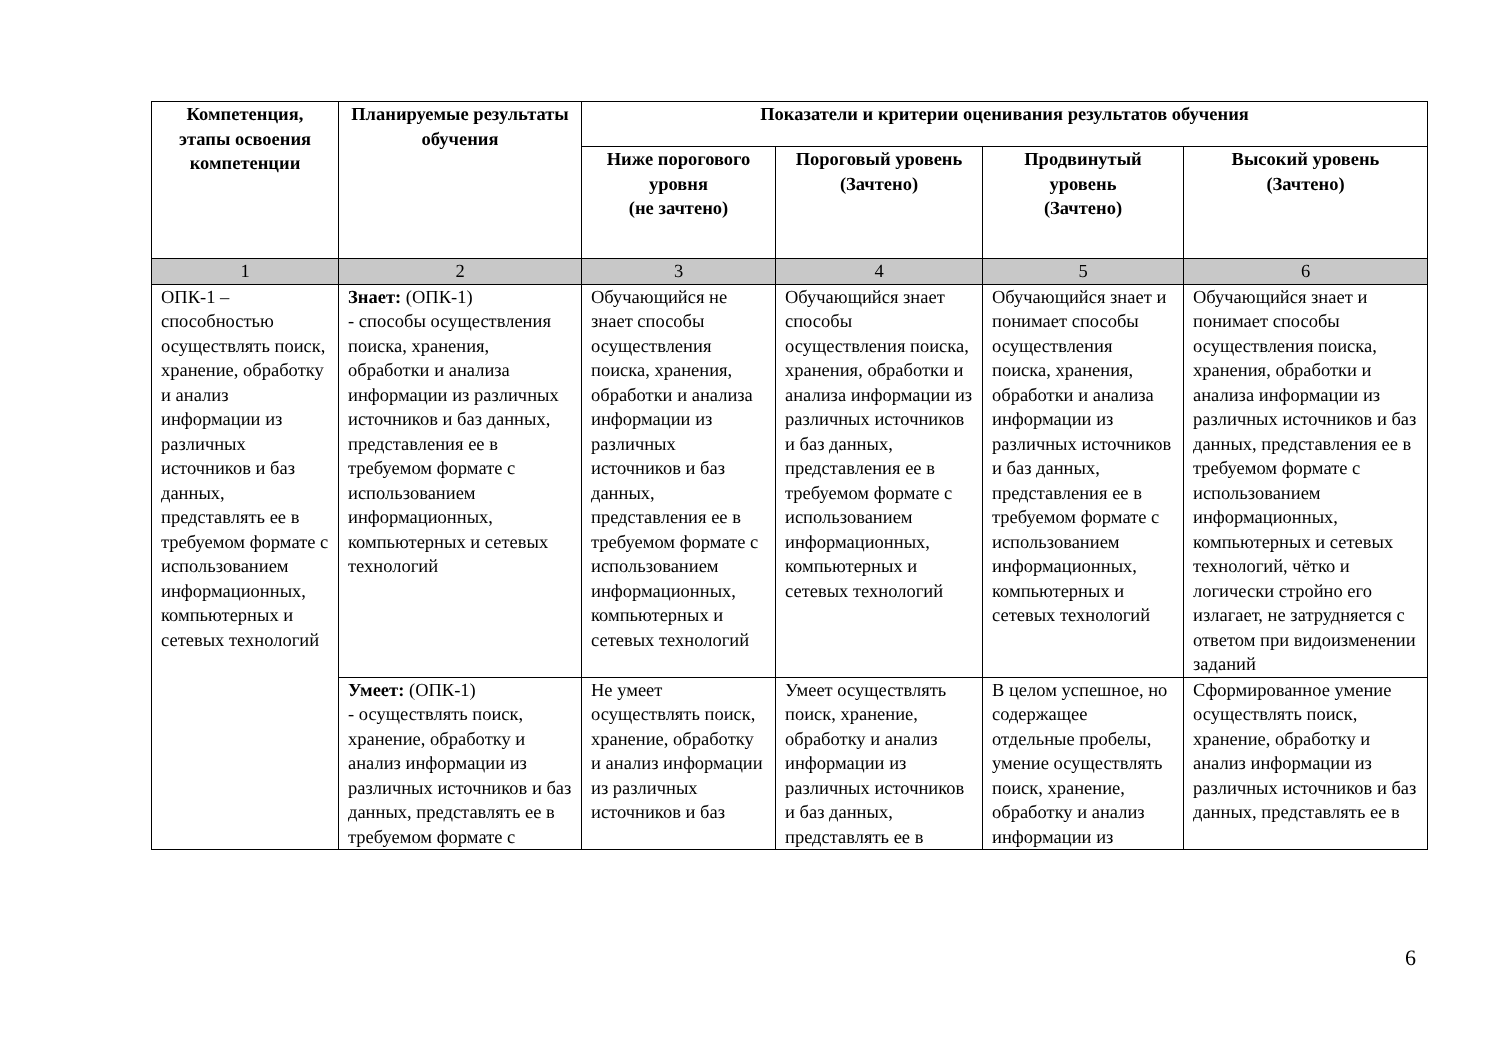| Компетенция, этапы освоения компетенции | Планируемые результаты обучения | Показатели и критерии оценивания результатов обучения | | | |
| --- | --- | --- | --- | --- | --- |
| | | Ниже порогового уровня (не зачтено) | Пороговый уровень (Зачтено) | Продвинутый уровень (Зачтено) | Высокий уровень (Зачтено) |
| 1 | 2 | 3 | 4 | 5 | 6 |
| ОПК-1 – способностью осуществлять поиск, хранение, обработку и анализ информации из различных источников и баз данных, представлять ее в требуемом формате с использованием информационных, компьютерных и сетевых технологий | Знает: (ОПК-1) - способы осуществления поиска, хранения, обработки и анализа информации из различных источников и баз данных, представления ее в требуемом формате с использованием информационных, компьютерных и сетевых технологий | Обучающийся не знает способы осуществления поиска, хранения, обработки и анализа информации из различных источников и баз данных, представления ее в требуемом формате с использованием информационных, компьютерных и сетевых технологий | Обучающийся знает способы осуществления поиска, хранения, обработки и анализа информации из различных источников и баз данных, представления ее в требуемом формате с использованием информационных, компьютерных и сетевых технологий | Обучающийся знает и понимает способы осуществления поиска, хранения, обработки и анализа информации из различных источников и баз данных, представления ее в требуемом формате с использованием информационных, компьютерных и сетевых технологий | Обучающийся знает и понимает способы осуществления поиска, хранения, обработки и анализа информации из различных источников и баз данных, представления ее в требуемом формате с использованием информационных, компьютерных и сетевых технологий, чётко и логически стройно его излагает, не затрудняется с ответом при видоизменении заданий |
| | Умеет: (ОПК-1) - осуществлять поиск, хранение, обработку и анализ информации из различных источников и баз данных, представлять ее в требуемом формате с | Не умеет осуществлять поиск, хранение, обработку и анализ информации из различных источников и баз | Умеет осуществлять поиск, хранение, обработку и анализ информации из различных источников и баз данных, представлять ее в | В целом успешное, но содержащее отдельные пробелы, умение осуществлять поиск, хранение, обработку и анализ информации из | Сформированное умение осуществлять поиск, хранение, обработку и анализ информации из различных источников и баз данных, представлять ее в |
6